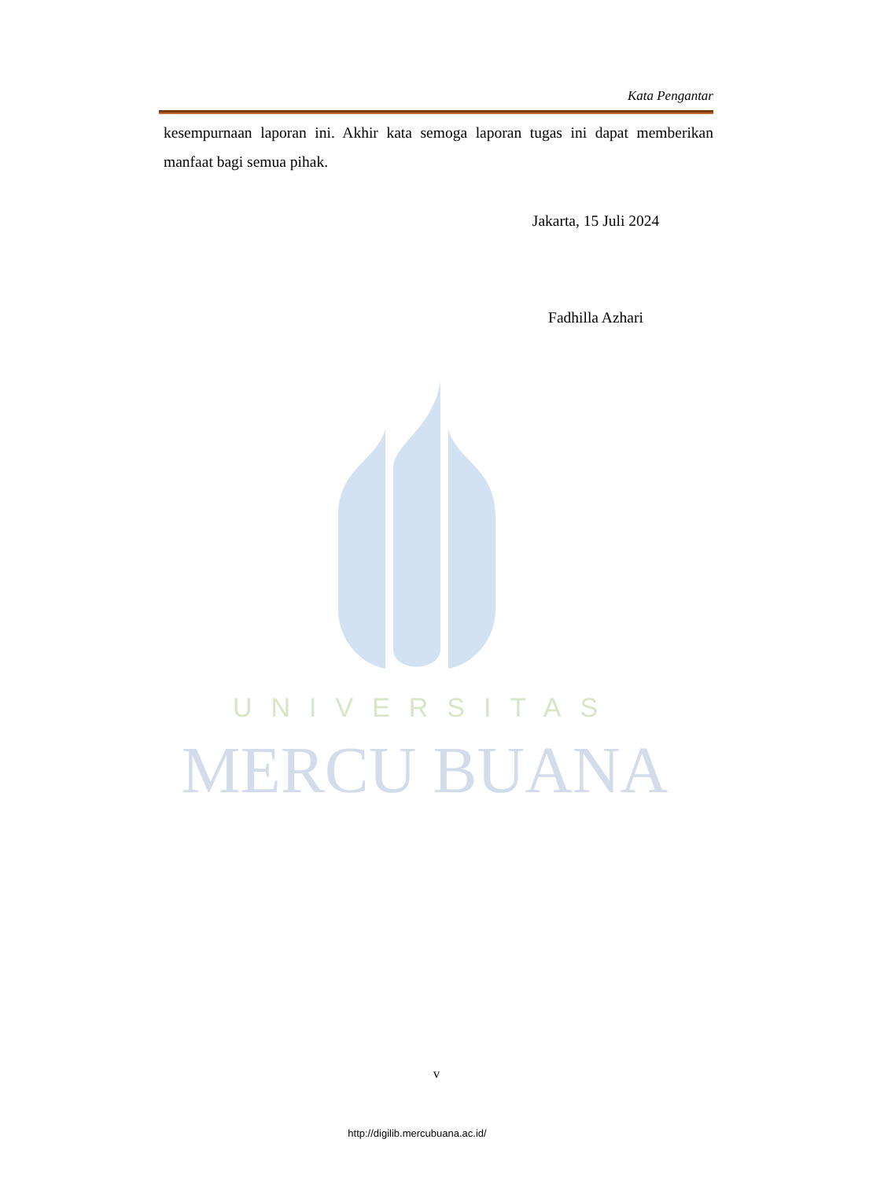Kata Pengantar
kesempurnaan laporan ini. Akhir kata semoga laporan tugas ini dapat memberikan manfaat bagi semua pihak.
Jakarta, 15 Juli 2024
Fadhilla Azhari
UNIVERSITAS
MERCU BUANA
v
http://digilib.mercubuana.ac.id/